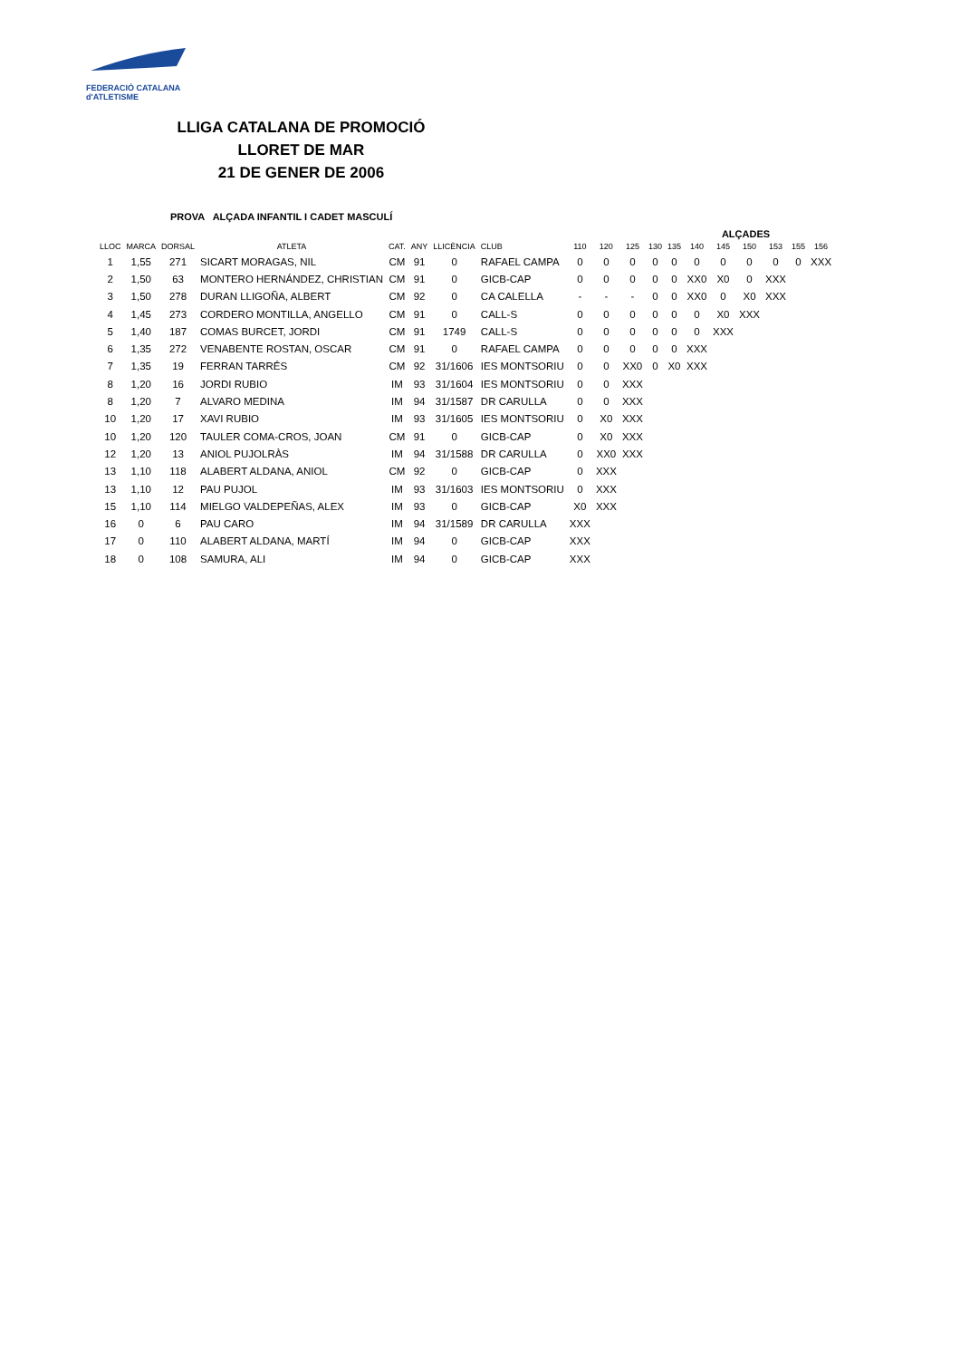FEDERACIÓ CATALANA
d'ATLETISME
LLIGA CATALANA DE PROMOCIÓ
LLORET DE MAR
21 DE GENER DE 2006
PROVA ALÇADA INFANTIL I CADET MASCULÍ
| | | | | | | | | | | | | | ALÇADES | | | | | |
| --- | --- | --- | --- | --- | --- | --- | --- | --- | --- | --- | --- | --- | --- | --- | --- | --- | --- | --- |
| LLOC | MARCA | DORSAL | ATLETA | CAT. | ANY | LLICÈNCIA | CLUB | 110 | 120 | 125 | 130 | 135 | 140 | 145 | 150 | 153 | 155 | 156 |
| 1 | 1,55 | 271 | SICART MORAGAS, NIL | CM | 91 | 0 | RAFAEL CAMPA | 0 | 0 | 0 | 0 | 0 | 0 | 0 | 0 | 0 | 0 | XXX |
| 2 | 1,50 | 63 | MONTERO HERNÁNDEZ, CHRISTIAN | CM | 91 | 0 | GICB-CAP | 0 | 0 | 0 | 0 | 0 | XX0 | X0 | 0 | XXX | | |
| 3 | 1,50 | 278 | DURAN LLIGOÑA, ALBERT | CM | 92 | 0 | CA CALELLA | - | - | - | 0 | 0 | XX0 | 0 | X0 | XXX | | |
| 4 | 1,45 | 273 | CORDERO MONTILLA, ANGELLO | CM | 91 | 0 | CALL-S | 0 | 0 | 0 | 0 | 0 | 0 | X0 | XXX | | | |
| 5 | 1,40 | 187 | COMAS BURCET, JORDI | CM | 91 | 1749 | CALL-S | 0 | 0 | 0 | 0 | 0 | 0 | XXX | | | | |
| 6 | 1,35 | 272 | VENABENTE ROSTAN, OSCAR | CM | 91 | 0 | RAFAEL CAMPA | 0 | 0 | 0 | 0 | 0 | XXX | | | | | |
| 7 | 1,35 | 19 | FERRAN TARRÉS | CM | 92 | 31/1606 | IES MONTSORIU | 0 | 0 | XX0 | 0 | X0 | XXX | | | | | |
| 8 | 1,20 | 16 | JORDI RUBIO | IM | 93 | 31/1604 | IES MONTSORIU | 0 | 0 | XXX | | | | | | | | |
| 8 | 1,20 | 7 | ALVARO MEDINA | IM | 94 | 31/1587 | DR CARULLA | 0 | 0 | XXX | | | | | | | | |
| 10 | 1,20 | 17 | XAVI RUBIO | IM | 93 | 31/1605 | IES MONTSORIU | 0 | X0 | XXX | | | | | | | | |
| 10 | 1,20 | 120 | TAULER COMA-CROS, JOAN | CM | 91 | 0 | GICB-CAP | 0 | X0 | XXX | | | | | | | | |
| 12 | 1,20 | 13 | ANIOL PUJOLRÀS | IM | 94 | 31/1588 | DR CARULLA | 0 | XX0 | XXX | | | | | | | | |
| 13 | 1,10 | 118 | ALABERT ALDANA, ANIOL | CM | 92 | 0 | GICB-CAP | 0 | XXX | | | | | | | | | |
| 13 | 1,10 | 12 | PAU PUJOL | IM | 93 | 31/1603 | IES MONTSORIU | 0 | XXX | | | | | | | | | |
| 15 | 1,10 | 114 | MIELGO VALDEPEÑAS, ALEX | IM | 93 | 0 | GICB-CAP | X0 | XXX | | | | | | | | | |
| 16 | 0 | 6 | PAU CARO | IM | 94 | 31/1589 | DR CARULLA | XXX | | | | | | | | | | |
| 17 | 0 | 110 | ALABERT ALDANA, MARTÍ | IM | 94 | 0 | GICB-CAP | XXX | | | | | | | | | | |
| 18 | 0 | 108 | SAMURA, ALI | IM | 94 | 0 | GICB-CAP | XXX | | | | | | | | | | |